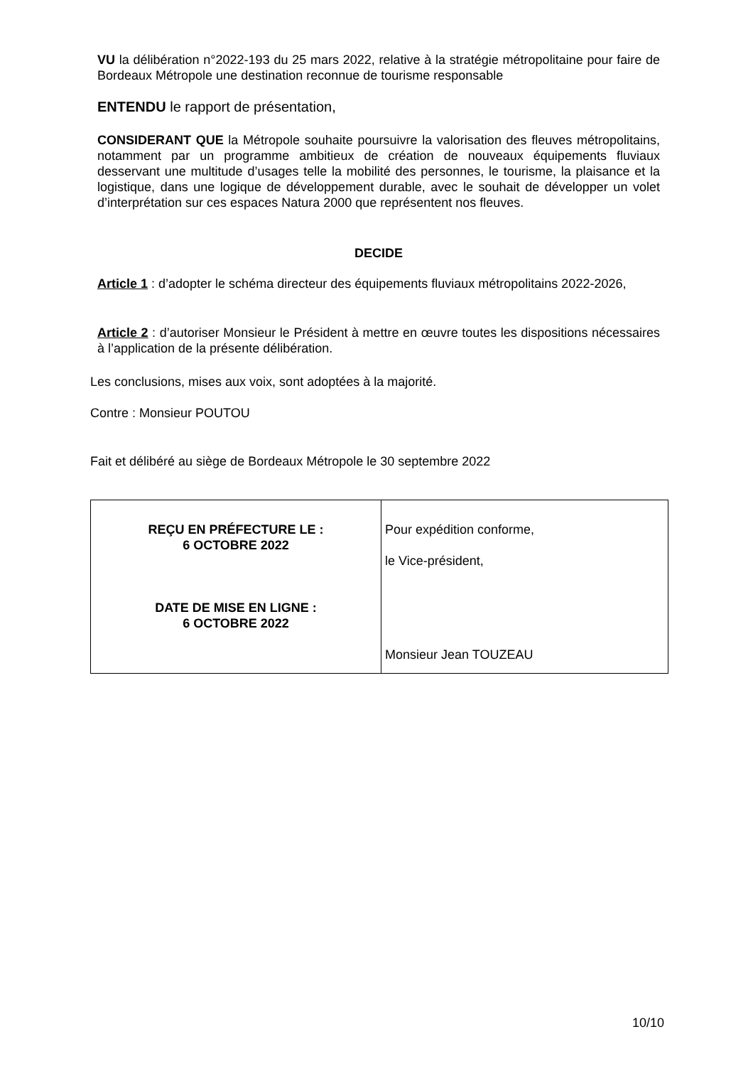VU la délibération n°2022-193 du 25 mars 2022, relative à la stratégie métropolitaine pour faire de Bordeaux Métropole une destination reconnue de tourisme responsable
ENTENDU le rapport de présentation,
CONSIDERANT QUE la Métropole souhaite poursuivre la valorisation des fleuves métropolitains, notamment par un programme ambitieux de création de nouveaux équipements fluviaux desservant une multitude d’usages telle la mobilité des personnes, le tourisme, la plaisance et la logistique, dans une logique de développement durable, avec le souhait de développer un volet d’interprétation sur ces espaces Natura 2000 que représentent nos fleuves.
DECIDE
Article 1 : d’adopter le schéma directeur des équipements fluviaux métropolitains 2022-2026,
Article 2 : d’autoriser Monsieur le Président à mettre en œuvre toutes les dispositions nécessaires à l’application de la présente délibération.
Les conclusions, mises aux voix, sont adoptées à la majorité.
Contre : Monsieur POUTOU
Fait et délibéré au siège de Bordeaux Métropole le 30 septembre 2022
| REÇU EN PRÉFECTURE LE : 6 OCTOBRE 2022 DATE DE MISE EN LIGNE : 6 OCTOBRE 2022 | Pour expédition conforme, le Vice-président, Monsieur Jean TOUZEAU |
10/10